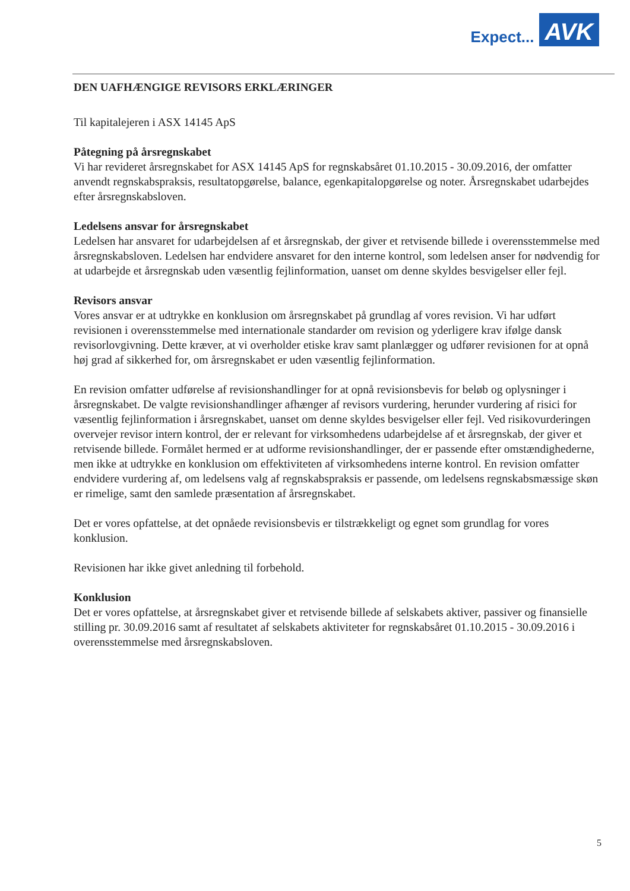Expect... AVK
DEN UAFHÆNGIGE REVISORS ERKLÆRINGER
Til kapitalejeren i ASX 14145 ApS
Påtegning på årsregnskabet
Vi har revideret årsregnskabet for ASX 14145 ApS for regnskabsåret 01.10.2015 - 30.09.2016, der omfatter anvendt regnskabspraksis, resultatopgørelse, balance, egenkapitalopgørelse og noter. Årsregnskabet udarbejdes efter årsregnskabsloven.
Ledelsens ansvar for årsregnskabet
Ledelsen har ansvaret for udarbejdelsen af et årsregnskab, der giver et retvisende billede i overensstemmelse med årsregnskabsloven. Ledelsen har endvidere ansvaret for den interne kontrol, som ledelsen anser for nødvendig for at udarbejde et årsregnskab uden væsentlig fejlinformation, uanset om denne skyldes besvigelser eller fejl.
Revisors ansvar
Vores ansvar er at udtrykke en konklusion om årsregnskabet på grundlag af vores revision. Vi har udført revisionen i overensstemmelse med internationale standarder om revision og yderligere krav ifølge dansk revisorlovgivning. Dette kræver, at vi overholder etiske krav samt planlægger og udfører revisionen for at opnå høj grad af sikkerhed for, om årsregnskabet er uden væsentlig fejlinformation.
En revision omfatter udførelse af revisionshandlinger for at opnå revisionsbevis for beløb og oplysninger i årsregnskabet. De valgte revisionshandlinger afhænger af revisors vurdering, herunder vurdering af risici for væsentlig fejlinformation i årsregnskabet, uanset om denne skyldes besvigelser eller fejl. Ved risikovurderingen overvejer revisor intern kontrol, der er relevant for virksomhedens udarbejdelse af et årsregnskab, der giver et retvisende billede. Formålet hermed er at udforme revisionshandlinger, der er passende efter omstændighederne, men ikke at udtrykke en konklusion om effektiviteten af virksomhedens interne kontrol. En revision omfatter endvidere vurdering af, om ledelsens valg af regnskabspraksis er passende, om ledelsens regnskabsmæssige skøn er rimelige, samt den samlede præsentation af årsregnskabet.
Det er vores opfattelse, at det opnåede revisionsbevis er tilstrækkeligt og egnet som grundlag for vores konklusion.
Revisionen har ikke givet anledning til forbehold.
Konklusion
Det er vores opfattelse, at årsregnskabet giver et retvisende billede af selskabets aktiver, passiver og finansielle stilling pr. 30.09.2016 samt af resultatet af selskabets aktiviteter for regnskabsåret 01.10.2015 - 30.09.2016 i overensstemmelse med årsregnskabsloven.
5